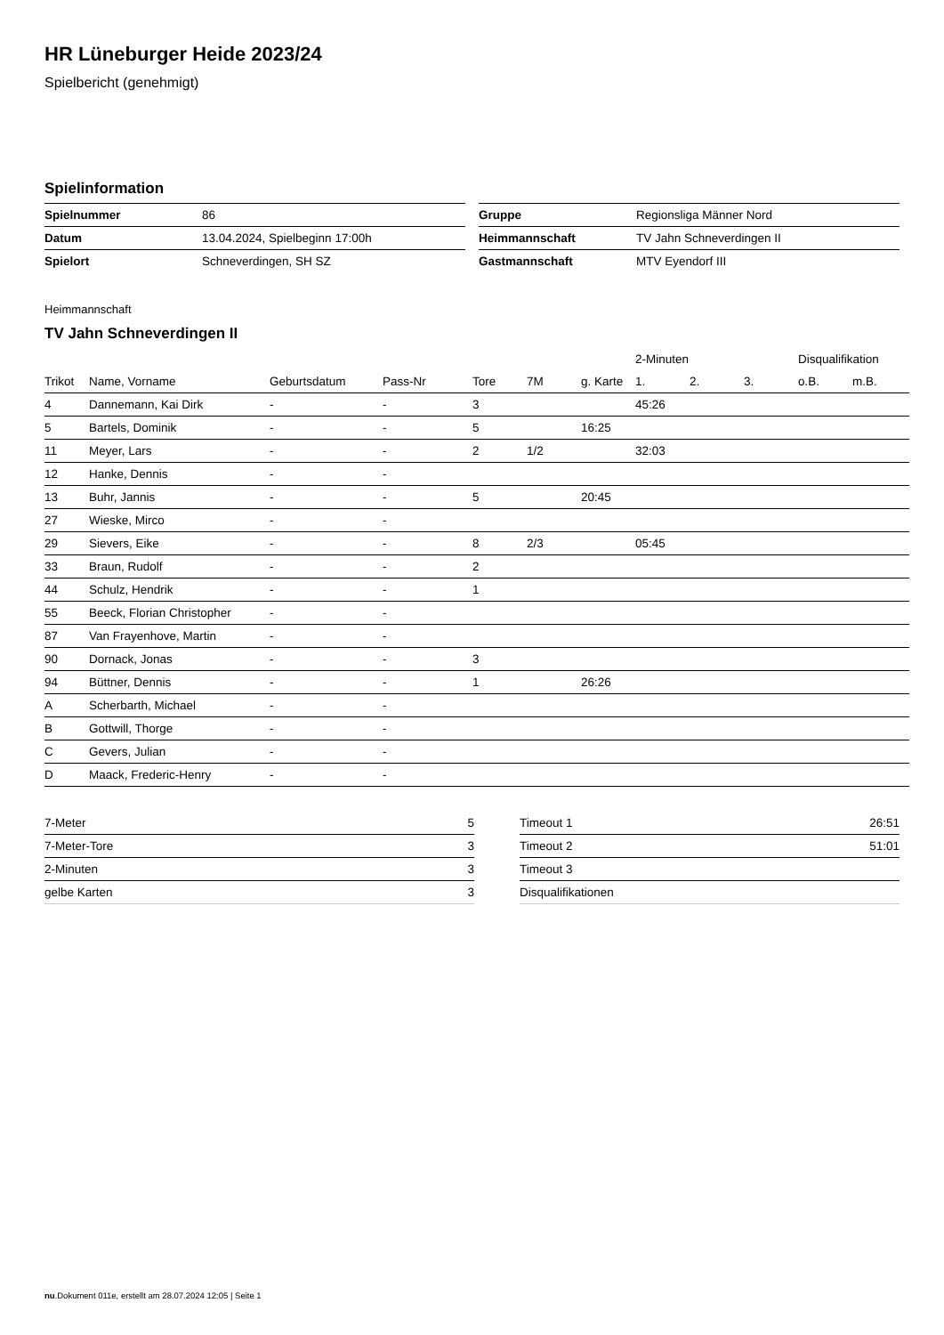HR Lüneburger Heide 2023/24
Spielbericht (genehmigt)
Spielinformation
| Spielnummer | 86 |
| Datum | 13.04.2024, Spielbeginn 17:00h |
| Spielort | Schneverdingen, SH SZ |
| Gruppe | Regionsliga Männer Nord |
| Heimmannschaft | TV Jahn Schneverdingen II |
| Gastmannschaft | MTV Eyendorf III |
Heimmannschaft
TV Jahn Schneverdingen II
| | | | | | | | 2-Minuten | | | Disqualifikation | |
| --- | --- | --- | --- | --- | --- | --- | --- | --- | --- | --- | --- |
| Trikot | Name, Vorname | Geburtsdatum | Pass-Nr | Tore | 7M | g. Karte | 1. | 2. | 3. | o.B. | m.B. |
| 4 | Dannemann, Kai Dirk | - | - | 3 | | | 45:26 | | | | |
| 5 | Bartels, Dominik | - | - | 5 | | 16:25 | | | | | |
| 11 | Meyer, Lars | - | - | 2 | 1/2 | | 32:03 | | | | |
| 12 | Hanke, Dennis | - | - | | | | | | | | |
| 13 | Buhr, Jannis | - | - | 5 | | 20:45 | | | | | |
| 27 | Wieske, Mirco | - | - | | | | | | | | |
| 29 | Sievers, Eike | - | - | 8 | 2/3 | | 05:45 | | | | |
| 33 | Braun, Rudolf | - | - | 2 | | | | | | | |
| 44 | Schulz, Hendrik | - | - | 1 | | | | | | | |
| 55 | Beeck, Florian Christopher | - | - | | | | | | | | |
| 87 | Van Frayenhove, Martin | - | - | | | | | | | | |
| 90 | Dornack, Jonas | - | - | 3 | | | | | | | |
| 94 | Büttner, Dennis | - | - | 1 | | 26:26 | | | | | |
| A | Scherbarth, Michael | - | - | | | | | | | | |
| B | Gottwill, Thorge | - | - | | | | | | | | |
| C | Gevers, Julian | - | - | | | | | | | | |
| D | Maack, Frederic-Henry | - | - | | | | | | | | |
| 7-Meter | 5 |
| 7-Meter-Tore | 3 |
| 2-Minuten | 3 |
| gelbe Karten | 3 |
| Timeout 1 | 26:51 |
| Timeout 2 | 51:01 |
| Timeout 3 | |
| Disqualifikationen | |
nu.Dokument 011e, erstellt am 28.07.2024 12:05 | Seite 1